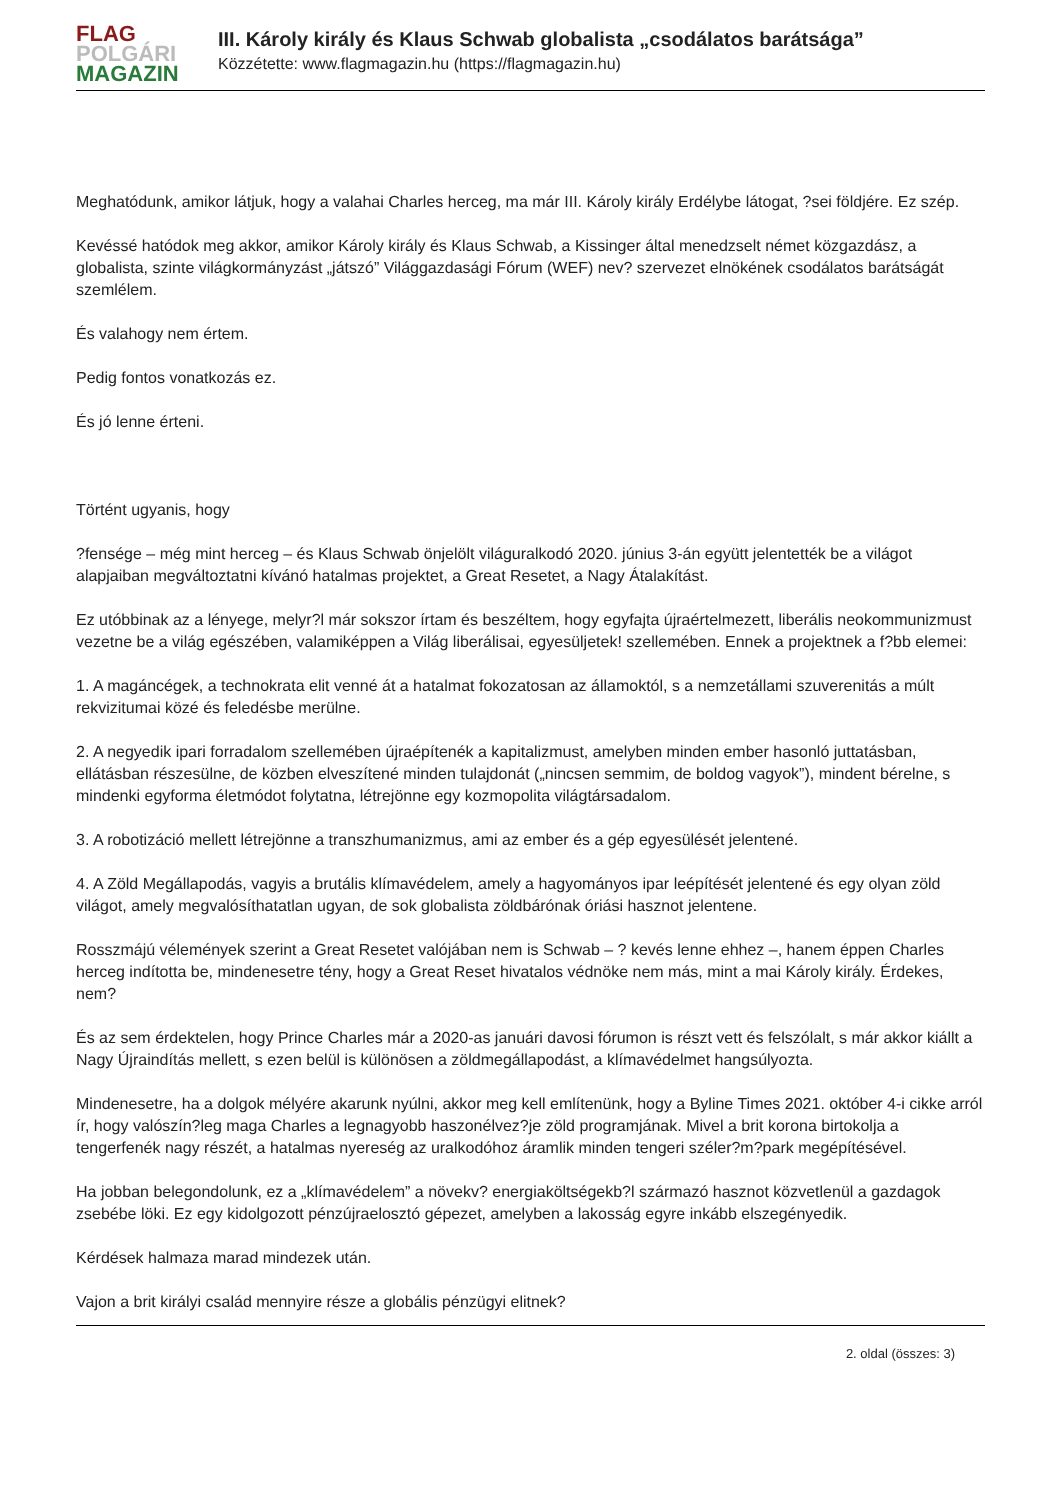FLAG
POLGÁRI
MAGAZIN
III. Károly király és Klaus Schwab globalista „csodálatos barátsága”
Közzétette: www.flagmagazin.hu (https://flagmagazin.hu)
Meghatódunk, amikor látjuk, hogy a valahai Charles herceg, ma már III. Károly király Erdélybe látogat, ?sei földjére. Ez szép.
Kevéssé hatódok meg akkor, amikor Károly király és Klaus Schwab, a Kissinger által menedzselt német közgazdász, a globalista, szinte világkormányzást „játszó” Világgazdasági Fórum (WEF) nev? szervezet elnökének csodálatos barátságát szemlélem.
És valahogy nem értem.
Pedig fontos vonatkozás ez.
És jó lenne érteni.
Történt ugyanis, hogy
?fensége – még mint herceg – és Klaus Schwab önjelölt világuralkodó 2020. június 3-án együtt jelentették be a világot alapjaiban megváltoztatni kívánó hatalmas projektet, a Great Resetet, a Nagy Átalakítást.
Ez utóbbinak az a lényege, melyr?l már sokszor írtam és beszéltem, hogy egyfajta újraértelmezett, liberális neokommunizmust vezetne be a világ egészében, valamiképpen a Világ liberálisai, egyesüljetek! szellemében. Ennek a projektnek a f?bb elemei:
1. A magáncégek, a technokrata elit venné át a hatalmat fokozatosan az államoktól, s a nemzetállami szuverenitás a múlt rekvizitumai közé és feledésbe merülne.
2. A negyedik ipari forradalom szellemében újraépítenék a kapitalizmust, amelyben minden ember hasonló juttatásban, ellátásban részesülne, de közben elveszítené minden tulajdonát („nincsen semmim, de boldog vagyok”), mindent bérelne, s mindenki egyforma életmódot folytatna, létrejönne egy kozmopolita világtársadalom.
3. A robotizáció mellett létrejönne a transzhumanizmus, ami az ember és a gép egyesülését jelentené.
4. A Zöld Megállapodás, vagyis a brutális klímavédelem, amely a hagyományos ipar leépítését jelentené és egy olyan zöld világot, amely megvalósíthatatlan ugyan, de sok globalista zöldbárónak óriási hasznot jelentene.
Rosszmájú vélemények szerint a Great Resetet valójában nem is Schwab – ? kevés lenne ehhez –, hanem éppen Charles herceg indította be, mindenesetre tény, hogy a Great Reset hivatalos védnöke nem más, mint a mai Károly király. Érdekes, nem?
És az sem érdektelen, hogy Prince Charles már a 2020-as januári davosi fórumon is részt vett és felszólalt, s már akkor kiállt a Nagy Újraindítás mellett, s ezen belül is különösen a zöldmegállapodást, a klímavédelmet hangsúlyozta.
Mindenesetre, ha a dolgok mélyére akarunk nyúlni, akkor meg kell említenünk, hogy a Byline Times 2021. október 4-i cikke arról ír, hogy valószín?leg maga Charles a legnagyobb haszonélvez?je zöld programjának. Mivel a brit korona birtokolja a tengerfenék nagy részét, a hatalmas nyereség az uralkodóhoz áramlik minden tengeri széler?m?park megépítésével.
Ha jobban belegondolunk, ez a „klímavédelem” a növekv? energiaköltségekb?l származó hasznot közvetlenül a gazdagok zsebébe löki. Ez egy kidolgozott pénzújraelosztó gépezet, amelyben a lakosság egyre inkább elszegényedik.
Kérdések halmaza marad mindezek után.
Vajon a brit királyi család mennyire része a globális pénzügyi elitnek?
2. oldal (összes: 3)